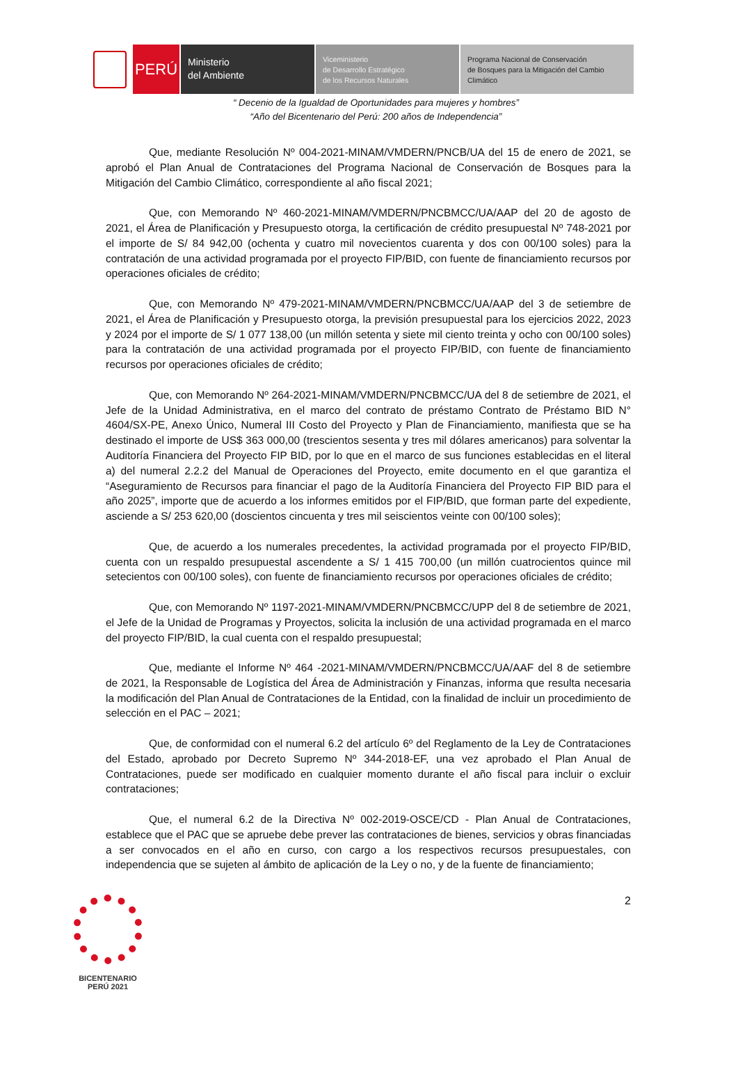PERÚ
Ministerio
del Ambiente
Viceministerio
de Desarrollo Estratégico
de los Recursos Naturales
Programa Nacional de Conservación
de Bosques para la Mitigación del Cambio
Climático
“ Decenio de la Igualdad de Oportunidades para mujeres y hombres”
“Año del Bicentenario del Perú: 200 años de Independencia”
Que, mediante Resolución Nº 004-2021-MINAM/VMDERN/PNCB/UA del 15 de enero de 2021, se aprobó el Plan Anual de Contrataciones del Programa Nacional de Conservación de Bosques para la Mitigación del Cambio Climático, correspondiente al año fiscal 2021;
Que, con Memorando Nº 460-2021-MINAM/VMDERN/PNCBMCC/UA/AAP del 20 de agosto de 2021, el Área de Planificación y Presupuesto otorga, la certificación de crédito presupuestal Nº 748-2021 por el importe de S/ 84 942,00 (ochenta y cuatro mil novecientos cuarenta y dos con 00/100 soles) para la contratación de una actividad programada por el proyecto FIP/BID, con fuente de financiamiento recursos por operaciones oficiales de crédito;
Que, con Memorando Nº 479-2021-MINAM/VMDERN/PNCBMCC/UA/AAP del 3 de setiembre de 2021, el Área de Planificación y Presupuesto otorga, la previsión presupuestal para los ejercicios 2022, 2023 y 2024 por el importe de S/ 1 077 138,00 (un millón setenta y siete mil ciento treinta y ocho con 00/100 soles) para la contratación de una actividad programada por el proyecto FIP/BID, con fuente de financiamiento recursos por operaciones oficiales de crédito;
Que, con Memorando Nº 264-2021-MINAM/VMDERN/PNCBMCC/UA del 8 de setiembre de 2021, el Jefe de la Unidad Administrativa, en el marco del contrato de préstamo Contrato de Préstamo BID N° 4604/SX-PE, Anexo Único, Numeral III Costo del Proyecto y Plan de Financiamiento, manifiesta que se ha destinado el importe de US$ 363 000,00 (trescientos sesenta y tres mil dólares americanos) para solventar la Auditoría Financiera del Proyecto FIP BID, por lo que en el marco de sus funciones establecidas en el literal a) del numeral 2.2.2 del Manual de Operaciones del Proyecto, emite documento en el que garantiza el “Aseguramiento de Recursos para financiar el pago de la Auditoría Financiera del Proyecto FIP BID para el año 2025”, importe que de acuerdo a los informes emitidos por el FIP/BID, que forman parte del expediente, asciende a S/ 253 620,00 (doscientos cincuenta y tres mil seiscientos veinte con 00/100 soles);
Que, de acuerdo a los numerales precedentes, la actividad programada por el proyecto FIP/BID, cuenta con un respaldo presupuestal ascendente a S/ 1 415 700,00 (un millón cuatrocientos quince mil setecientos con 00/100 soles), con fuente de financiamiento recursos por operaciones oficiales de crédito;
Que, con Memorando Nº 1197-2021-MINAM/VMDERN/PNCBMCC/UPP del 8 de setiembre de 2021, el Jefe de la Unidad de Programas y Proyectos, solicita la inclusión de una actividad programada en el marco del proyecto FIP/BID, la cual cuenta con el respaldo presupuestal;
Que, mediante el Informe Nº 464 -2021-MINAM/VMDERN/PNCBMCC/UA/AAF del 8 de setiembre de 2021, la Responsable de Logística del Área de Administración y Finanzas, informa que resulta necesaria la modificación del Plan Anual de Contrataciones de la Entidad, con la finalidad de incluir un procedimiento de selección en el PAC – 2021;
Que, de conformidad con el numeral 6.2 del artículo 6º del Reglamento de la Ley de Contrataciones del Estado, aprobado por Decreto Supremo Nº 344-2018-EF, una vez aprobado el Plan Anual de Contrataciones, puede ser modificado en cualquier momento durante el año fiscal para incluir o excluir contrataciones;
Que, el numeral 6.2 de la Directiva Nº 002-2019-OSCE/CD - Plan Anual de Contrataciones, establece que el PAC que se apruebe debe prever las contrataciones de bienes, servicios y obras financiadas a ser convocados en el año en curso, con cargo a los respectivos recursos presupuestales, con independencia que se sujeten al ámbito de aplicación de la Ley o no, y de la fuente de financiamiento;
BICENTENARIO
PERÚ 2021
2